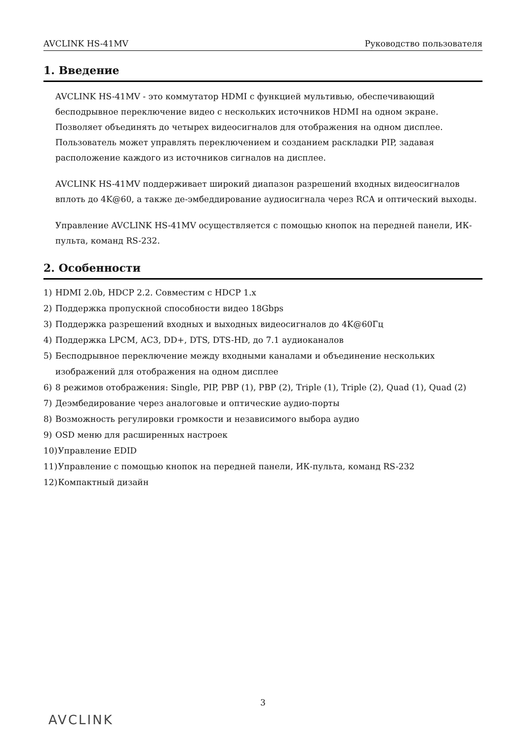AVCLINK HS-41MV Руководство пользователя
1. Введение
AVCLINK HS-41MV - это коммутатор HDMI с функцией мультивью, обеспечивающий бесподрывное переключение видео с нескольких источников HDMI на одном экране. Позволяет объединять до четырех видеосигналов для отображения на одном дисплее. Пользователь может управлять переключением и созданием раскладки PIP, задавая расположение каждого из источников сигналов на дисплее.
AVCLINK HS-41MV поддерживает широкий диапазон разрешений входных видеосигналов вплоть до 4K@60, а также де-эмбеддирование аудиосигнала через RCA и оптический выходы.
Управление AVCLINK HS-41MV осуществляется с помощью кнопок на передней панели, ИК-пульта, команд RS-232.
2. Особенности
1) HDMI 2.0b, HDCP 2.2. Совместим с HDCP 1.x
2) Поддержка пропускной способности видео 18Gbps
3) Поддержка разрешений входных и выходных видеосигналов до 4K@60Гц
4) Поддержка LPCM, AC3, DD+, DTS, DTS-HD, до 7.1 аудиоканалов
5) Бесподрывное переключение между входными каналами и объединение нескольких изображений для отображения на одном дисплее
6) 8 режимов отображения: Single, PIP, PBP (1), PBP (2), Triple (1), Triple (2), Quad (1), Quad (2)
7) Деэмбедирование через аналоговые и оптические аудио-порты
8) Возможность регулировки громкости и независимого выбора аудио
9) OSD меню для расширенных настроек
10) Управление EDID
11) Управление с помощью кнопок на передней панели, ИК-пульта, команд RS-232
12) Компактный дизайн
3
AVCLINK